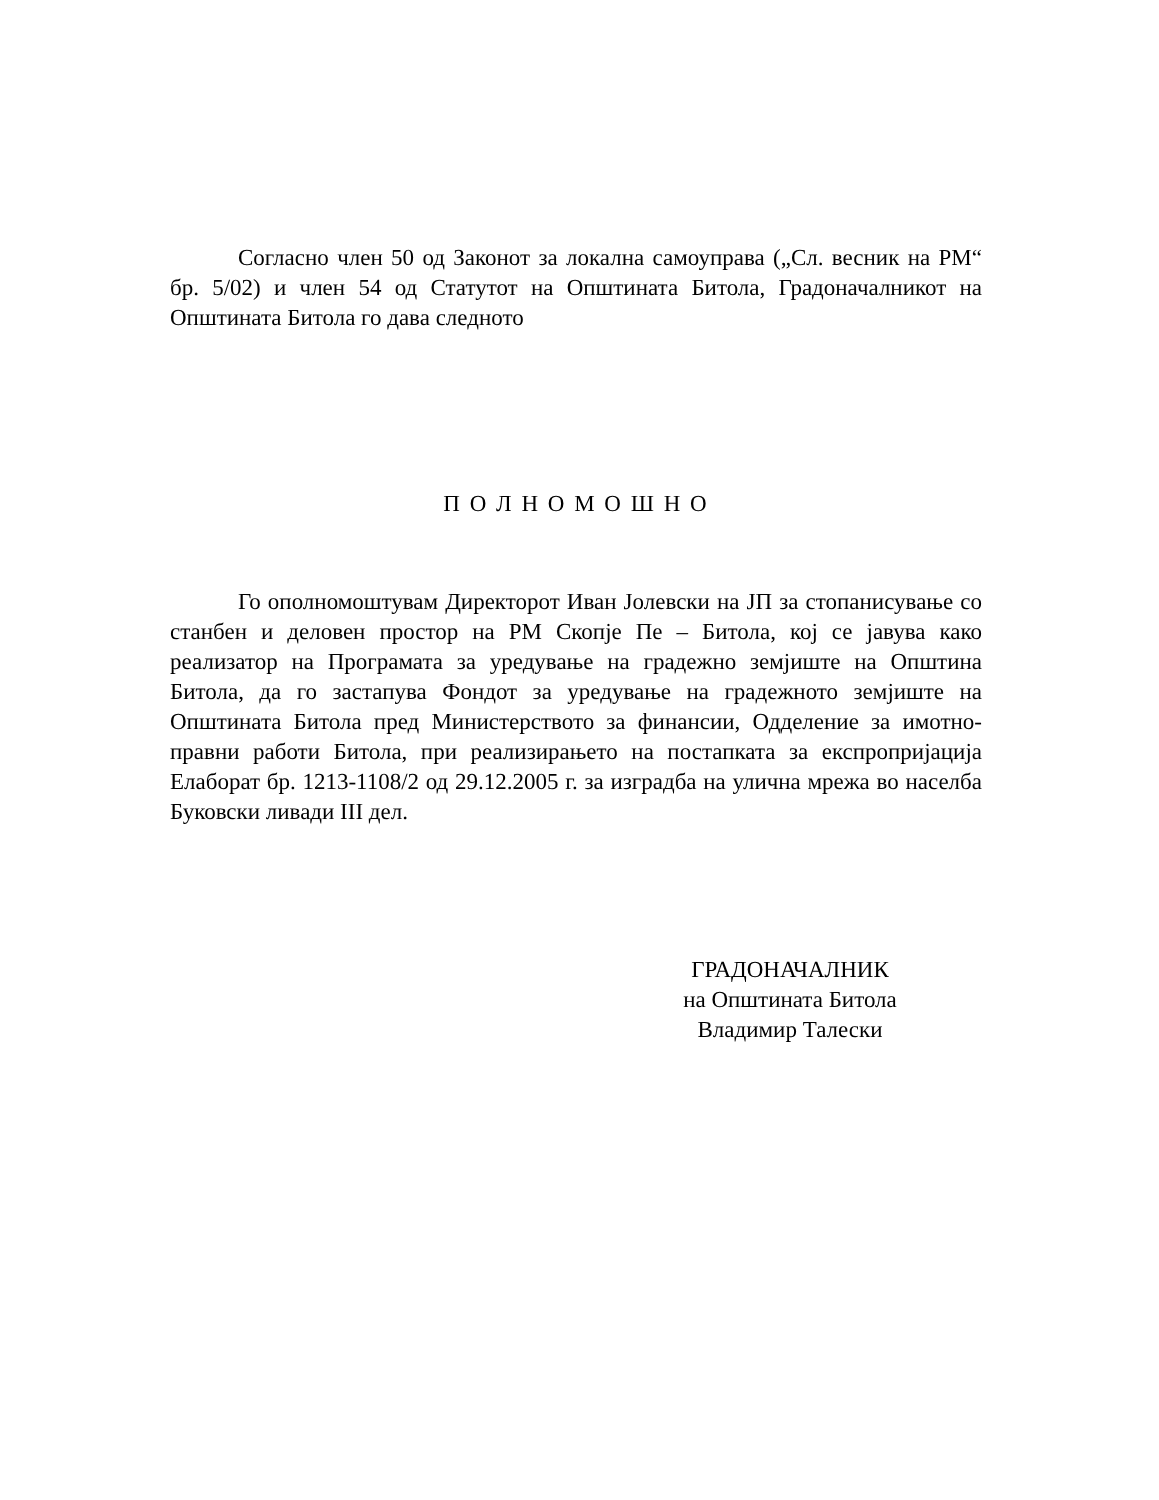Согласно член 50 од Законот за локална самоуправа („Сл. весник на РМ“ бр. 5/02) и член 54 од Статутот на Општината Битола, Градоначалникот на Општината Битола го дава следното
П О Л Н О М О Ш Н О
Го ополномоштувам Директорот Иван Јолевски на ЈП за стопанисување со станбен и деловен простор на РМ Скопје Пе – Битола, кој се јавува како реализатор на Програмата за уредување на градежно земјиште на Општина Битола, да го застапува Фондот за уредување на градежното земјиште на Општината Битола пред Министерството за финансии, Одделение за имотно-правни работи Битола, при реализирањето на постапката за експропријација Елаборат бр. 1213-1108/2 од 29.12.2005 г. за изградба на улична мрежа во населба Буковски ливади III дел.
ГРАДОНАЧАЛНИК
на Општината Битола
Владимир Талески